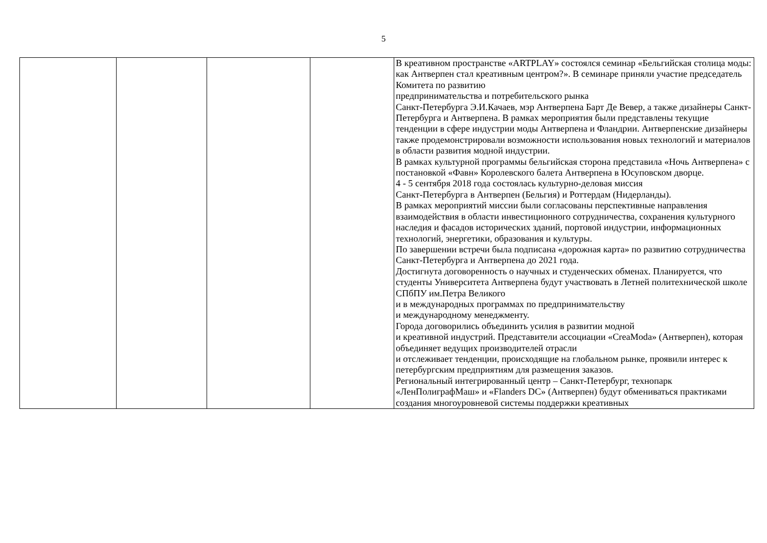5
| | | | | В креативном пространстве «ARTPLAY» состоялся семинар «Бельгийская столица моды: как Антверпен стал креативным центром?». В семинаре приняли участие председатель Комитета по развитию предпринимательства и потребительского рынка Санкт-Петербурга Э.И.Качаев, мэр Антверпена Барт Де Вевер, а также дизайнеры Санкт-Петербурга и Антверпена. В рамках мероприятия были представлены текущие тенденции в сфере индустрии моды Антверпена и Фландрии. Антверпенские дизайнеры также продемонстрировали возможности использования новых технологий и материалов в области развития модной индустрии. В рамках культурной программы бельгийская сторона представила «Ночь Антверпена» с постановкой «Фавн» Королевского балета Антверпена в Юсуповском дворце. 4 - 5 сентября 2018 года состоялась культурно-деловая миссия Санкт-Петербурга в Антверпен (Бельгия) и Роттердам (Нидерланды). В рамках мероприятий миссии были согласованы перспективные направления взаимодействия в области инвестиционного сотрудничества, сохранения культурного наследия и фасадов исторических зданий, портовой индустрии, информационных технологий, энергетики, образования и культуры. По завершении встречи была подписана «дорожная карта» по развитию сотрудничества Санкт-Петербурга и Антверпена до 2021 года. Достигнута договоренность о научных и студенческих обменах. Планируется, что студенты Университета Антверпена будут участвовать в Летней политехнической школе СПбПУ им.Петра Великого и в международных программах по предпринимательству и международному менеджменту. Города договорились объединить усилия в развитии модной и креативной индустрий. Представители ассоциации «CreaModa» (Антверпен), которая объединяет ведущих производителей отрасли и отслеживает тенденции, происходящие на глобальном рынке, проявили интерес к петербургским предприятиям для размещения заказов. Региональный интегрированный центр – Санкт-Петербург, технопарк «ЛенПолиграфМаш» и «Flanders DC» (Антверпен) будут обмениваться практиками создания многоуровневой системы поддержки креативных |